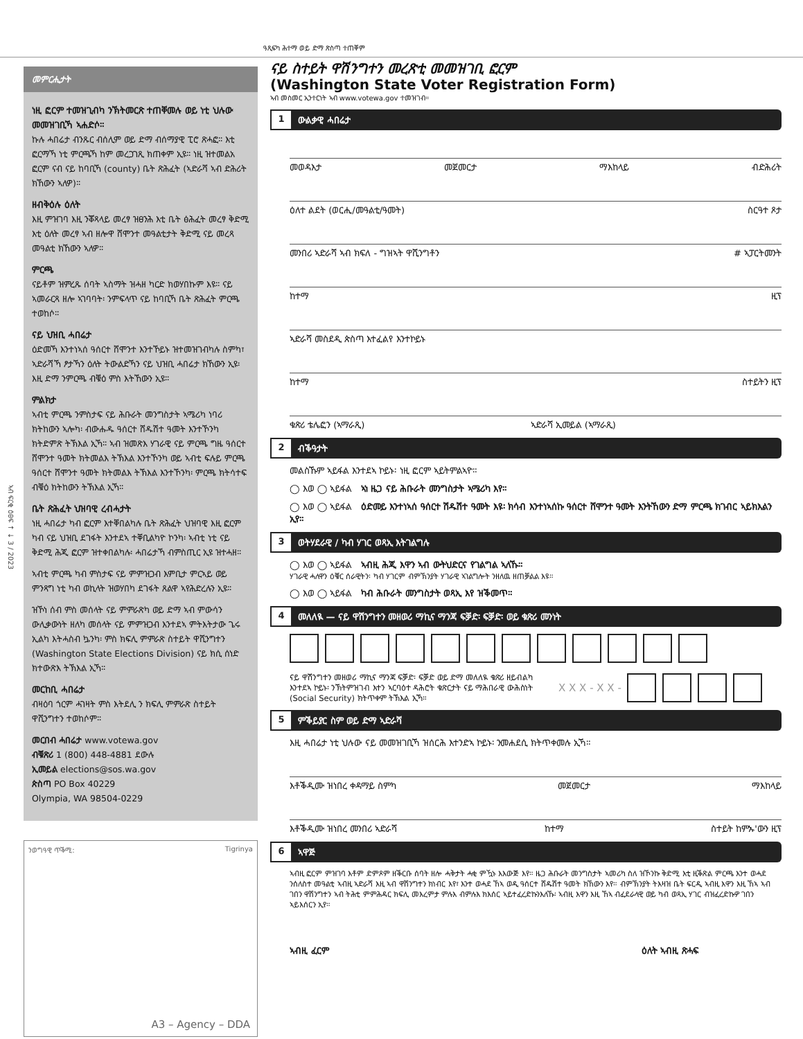ዓጺፍካ ሕተማ ወይ ድማ ጽስጣ ተጠቐም
ኣብ ፍርቂ ዕፀፍ ↑ ↓ 3 / 2023
መምርሒታት
ነዚ ፎርም ተመዝጊብካ ንኽትመርጽ ተጠቐመሉ ወይ ነቲ ህሉው መመዝገቢኻ ኣሐድሶ።
ኩሉ ሓበሬታ ብንጹር ብሰሊም ወይ ድማ ብሰማያዊ ፒሮ ጽሓፎ። እቲ ፎርማኻ ነቲ ምርጫኻ ከም መረጋገጺ ክጠቀም ኢዩ። ነዚ ዝተመልአ ፎርም ናብ ናይ ከባቢኻ (county) ቤት ጽሕፈት (ኣድራሻ ኣብ ድሕሪት ክኸውን ኣለዎ)።
ዘብቅዕሉ ዕለት
እዚ ምዝገባ እዚ ንቖጻላይ መረፃ ዝፀንሕ እቲ ቤት ፅሕፈት መረፃ ቅድሚ እቲ ዕለት መረፃ ኣብ ዘሎዋ ሸሞንተ መዓልቲታት ቅድሚ ናይ መረጻ መዓልቲ ክኸውን ኣለዎ።
ምርጫ
ናይቶም ዝምረጹ ሰባት ኣስማት ዝሓዘ ካርድ ክወሃበኩም እዩ። ናይ ኣመራርጻ ዘሎ ኣገባባት፡ ንምፍላጥ ናይ ከባቢኻ ቤት ጽሕፈት ምርጫ ተወከሶ።
ናይ ህዝቢ ሓበሬታ
ዕድመኻ እንተነኣሰ ዓሰርተ ሸሞንተ እንተኾይኑ ዝተመዝገብካሉ ስምካ፣ ኣድራሻኻ ፆታኻን ዕለት ትውልድኻን ናይ ህዝቢ ሓበሬታ ክኸውን ኢዩ፡ እዚ ድማ ንምርጫ ብቑዕ ምስ እትኸውን ኢዩ።
ምልክታ
ኣብቲ ምርጫ ንምስታፍ ናይ ሕቡራት መንግስታት ኣሜሪካ ነባሪ ክትከውን ኣሎካ፡ ብውሑዱ ዓሰርተ ሸዱሽተ ዓመት እንተኾንካ ክትድምጽ ትኽእል ኢኻ። ኣብ ዝመጽእ ሃገራዊ ናይ ምርጫ ግዜ ዓሰርተ ሸሞንተ ዓመት ክትመልእ ትኽእል እንተኾንካ ወይ ኣብቲ ፍሉይ ምርጫ ዓሰርተ ሸሞንተ ዓመት ክትመልእ ትኽእል እንተኾንካ፡ ምርጫ ክትሳተፍ ብቑዕ ክትከውን ትኽእል ኢኻ።
ቤት ጽሕፈት ህዝባዊ ረብሓታት
ነዚ ሓበሬታ ካብ ፎርም እተቐበልካሉ ቤት ጽሕፈት ህዝባዊ እዚ ፎርም ካብ ናይ ህዝቢ ደገፋት እንተደኣ ተቐቢልካዮ ኮንካ፡ ኣብቲ ነቲ ናይ ቅድሚ ሕጂ ፎርም ዝተቀበልካሉ፡ ሓበሬታኻ ብምስጢር ኢዩ ዝተሓዘ።
ኣብቲ ምርጫ ካብ ምስታፍ ናይ ምምዝጋብ እምቢታ ምርኣይ ወይ ምንጻግ ነቲ ካብ ወኪላት ዝወሃበካ ደገፋት ጸልዋ ኣየሕድረሉን ኢዩ።
ዝኾነ ሰብ ምስ መሰላት ናይ ምምራጽካ ወይ ድማ ኣብ ምውሳን ውሊቃውነት ዘለካ መሰላት ናይ ምምዝጋብ እንተደኣ ምትእትታው ጌሩ ኢልካ እትሓስብ ኴንካ፡ ምስ ክፍሊ ምምራጽ ስተይት ዋሺንግተን (Washington State Elections Division) ናይ ክሲ ሰነድ ክተውጽእ ትኽእል ኢኻ።
መርከቢ ሓበሬታ
ብዛዕባ ጎርም ሓገዛት ምስ እትደሊ ን ክፍሊ ምምራጽ ስተይት ዋሺንግተን ተወከሶም።
መርበብ ሓበሬታ www.votewa.gov
ብቑጽሪ 1 (800) 448-4881 ደውሉ
ኢመይል elections@sos.wa.gov
ጵስጣ PO Box 40229
Olympia, WA 98504-0229
ንወግዓዊ ጥቕሚ: Tigrinya
A3 – Agency – DDA
ናይ ስተይት ዋሽንግተን መረጽቲ መመዝገቢ ፎርም
(Washington State Voter Registration Form)
ኣብ መስመር ኢንተርነት ኣብ www.votewa.gov ተመዝገብ።
1 ውልቃዊ ሓበሬታ
መወዳእታ መጀመርታ ማእከላይ ብድሕሪት
ዕለተ ልደት (ወርሒ/መዓልቲ/ዓመት) ስርዓተ ጾታ
መንበሪ ኣድራሻ ኣብ ክፍለ - ግዝኣት ዋሺንግቶን # ኣፓርትመንት
ከተማ ዚፕ
ኣድራሻ መስደዲ ጵስጣ እተፈልየ እንተኮይኑ
ከተማ ስተይትን ዚፕ
ቁጽሪ ቴሌፎን (ኣማራጺ) ኣድራሻ ኢመይል (ኣማራጺ)
2 ብቕዓታት
መልስኹም ኣይፋል እንተደኣ ኮይኑ፡ ነዚ ፎርም ኣይትምልኣዮ።
◯ እወ ◯ ኣይፋል ኣነ ዜጋ ናይ ሕቡራት መንግስታት ኣሜሪካ እየ።
◯ እወ ◯ ኣይፋል ዕድመይ እንተነኣሰ ዓሰርተ ሽዱሽተ ዓመት እዩ፡ ክሳብ እንተነኣሰኩ ዓሰርተ ሸሞንተ ዓመት እንትኸውን ድማ ምርጫ ክገብር ኣይክእልን ኢየ።
3 ወትሃደራዊ / ካብ ሃገር ወጻኢ እትገልግሉ
◯ እወ ◯ ኣይፋል ኣብዚ ሕጂ እዋን ኣብ ውትህድርና የገልግል ኣለኹ።
ሃገራዊ ሓለዋን ዕቑር ሰራዊትን፡ ካብ ሃገርም ብምኽንያት ሃገራዊ ኣገልግሎት ንዘለዉ ዘጠቓልል እዩ።
◯ እወ ◯ ኣይፋል ካብ ሕቡራት መንግስታት ወጻኢ እየ ዝቕመጥ።
4 መለለዪ — ናይ ዋሽንግተን መዘወሪ ማኪና ማንጃ ፍቓድ፡ ፍቓድ፡ ወይ ቁጽሪ መንነት
ናይ ዋሽንግተን መዘወሪ ማኪና ማንጃ ፍቓድ፡ ፍቓድ ወይ ድማ መለለዪ ቁጽሪ ዘይብልካ እንተደኣ ኮይኑ፡ ንኽትምዝገብ እተን ኣርባዕተ ዳሕሮት ቁጽርታት ናይ ማሕበራዊ ውሕስነት (Social Security) ክትጥቀም ትኽእል ኢኻ።
X X X - X X -
5 ምቕይያር ስም ወይ ድማ ኣድራሻ
እዚ ሓበሬታ ነቲ ህሉው ናይ መመዝገቢኻ ዝሰርሕ እተንድኣ ኮይኑ፡ ንመሐደሲ ክትጥቀመሉ ኢኻ።
እቶቕዲሙ ዝነበረ ቀዳማይ ስምካ መጀመርታ ማእከላይ
እቶቕዲሙ ዝነበረ መንበሪ ኣድራሻ ከተማ ስተይት ከምኡ'ውን ዚፕ
6 ኣዋጅ
ኣብዚ ፎርም ምዝገባ እቶም ድምጾም ዘቕርቡ ሰባት ዘሎ ሓቅታት ሓቂ ምዃኑ እእውጅ እየ። ዜጋ ሕቡራት መንግስታት ኣመሪካ ስለ ዝኾንኩ ቅድሚ እቲ ዚቕጽል ምርጫ እንተ ወሓደ ንሰለስተ መዓልቲ ኣብዚ ኣድራሻ እዚ ኣብ ዋሽንግተን ክነብር እየ፣ እንተ ወሓደ ኸኣ ወዲ ዓሰርተ ሸዱሽተ ዓመት ክኸውን እየ። ብምኽንያት ትእዛዝ ቤት ፍርዲ ኣብዚ እዋን እዚ ኸኣ ኣብ ገበን ዋሽንግተን ኣብ ትሕቲ ምምሕዳር ክፍሊ መእረምታ ምሉእ ብምሉእ ክእሰር ኣይተፈረድኩንእለኹ፡ ኣብዚ እዋን እዚ ኸኣ ብፈደራላዊ ወይ ካብ ወጻኢ ሃገር ብዝፈረድኩዎ ገበን ኣይእሰርን ኢየ።
ኣብዚ ፈርም ዕለት ኣብዚ ጽሓፍ